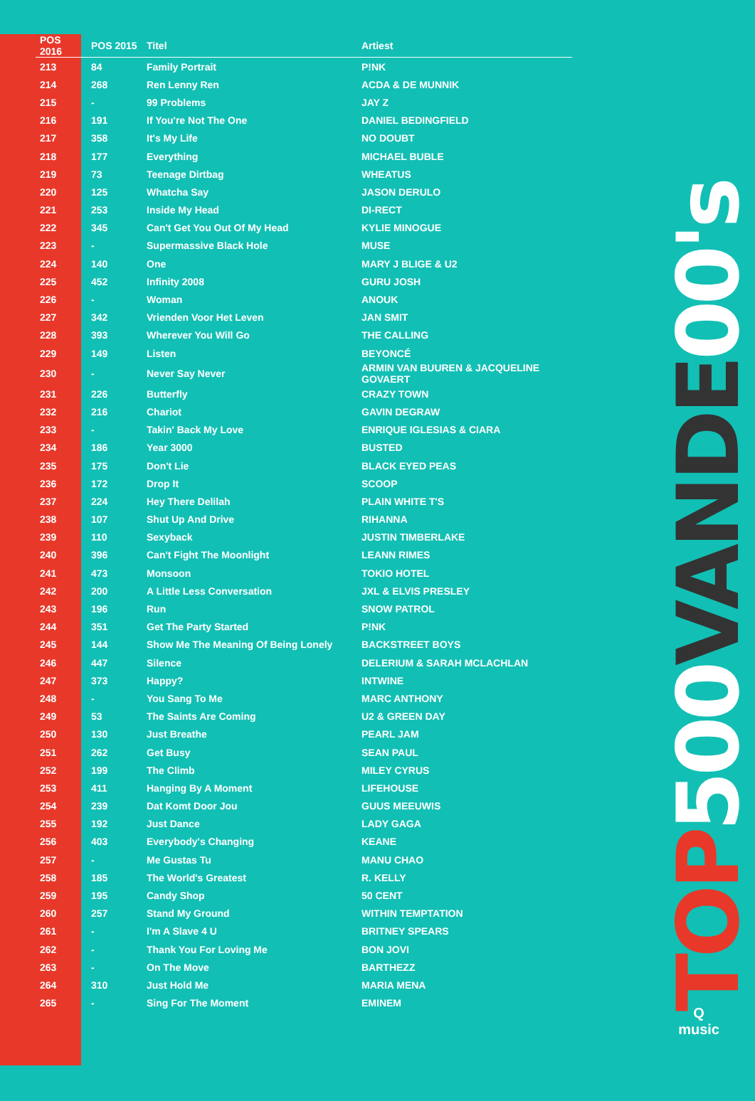TOP 500 VANDE 00's
Q
music
| POS 2016 | POS 2015 | Titel | Artiest |
| --- | --- | --- | --- |
| 213 | 84 | Family Portrait | P!NK |
| 214 | 268 | Ren Lenny Ren | ACDA & DE MUNNIK |
| 215 | - | 99 Problems | JAY Z |
| 216 | 191 | If You're Not The One | DANIEL BEDINGFIELD |
| 217 | 358 | It's My Life | NO DOUBT |
| 218 | 177 | Everything | MICHAEL BUBLE |
| 219 | 73 | Teenage Dirtbag | WHEATUS |
| 220 | 125 | Whatcha Say | JASON DERULO |
| 221 | 253 | Inside My Head | DI-RECT |
| 222 | 345 | Can't Get You Out Of My Head | KYLIE MINOGUE |
| 223 | - | Supermassive Black Hole | MUSE |
| 224 | 140 | One | MARY J BLIGE & U2 |
| 225 | 452 | Infinity 2008 | GURU JOSH |
| 226 | - | Woman | ANOUK |
| 227 | 342 | Vrienden Voor Het Leven | JAN SMIT |
| 228 | 393 | Wherever You Will Go | THE CALLING |
| 229 | 149 | Listen | BEYONCÉ |
| 230 | - | Never Say Never | ARMIN VAN BUUREN & JACQUELINE GOVAERT |
| 231 | 226 | Butterfly | CRAZY TOWN |
| 232 | 216 | Chariot | GAVIN DEGRAW |
| 233 | - | Takin' Back My Love | ENRIQUE IGLESIAS & CIARA |
| 234 | 186 | Year 3000 | BUSTED |
| 235 | 175 | Don't Lie | BLACK EYED PEAS |
| 236 | 172 | Drop It | SCOOP |
| 237 | 224 | Hey There Delilah | PLAIN WHITE T'S |
| 238 | 107 | Shut Up And Drive | RIHANNA |
| 239 | 110 | Sexyback | JUSTIN TIMBERLAKE |
| 240 | 396 | Can't Fight The Moonlight | LEANN RIMES |
| 241 | 473 | Monsoon | TOKIO HOTEL |
| 242 | 200 | A Little Less Conversation | JXL & ELVIS PRESLEY |
| 243 | 196 | Run | SNOW PATROL |
| 244 | 351 | Get The Party Started | P!NK |
| 245 | 144 | Show Me The Meaning Of Being Lonely | BACKSTREET BOYS |
| 246 | 447 | Silence | DELERIUM & SARAH MCLACHLAN |
| 247 | 373 | Happy? | INTWINE |
| 248 | - | You Sang To Me | MARC ANTHONY |
| 249 | 53 | The Saints Are Coming | U2 & GREEN DAY |
| 250 | 130 | Just Breathe | PEARL JAM |
| 251 | 262 | Get Busy | SEAN PAUL |
| 252 | 199 | The Climb | MILEY CYRUS |
| 253 | 411 | Hanging By A Moment | LIFEHOUSE |
| 254 | 239 | Dat Komt Door Jou | GUUS MEEUWIS |
| 255 | 192 | Just Dance | LADY GAGA |
| 256 | 403 | Everybody's Changing | KEANE |
| 257 | - | Me Gustas Tu | MANU CHAO |
| 258 | 185 | The World's Greatest | R. KELLY |
| 259 | 195 | Candy Shop | 50 CENT |
| 260 | 257 | Stand My Ground | WITHIN TEMPTATION |
| 261 | - | I'm A Slave 4 U | BRITNEY SPEARS |
| 262 | - | Thank You For Loving Me | BON JOVI |
| 263 | - | On The Move | BARTHEZZ |
| 264 | 310 | Just Hold Me | MARIA MENA |
| 265 | - | Sing For The Moment | EMINEM |